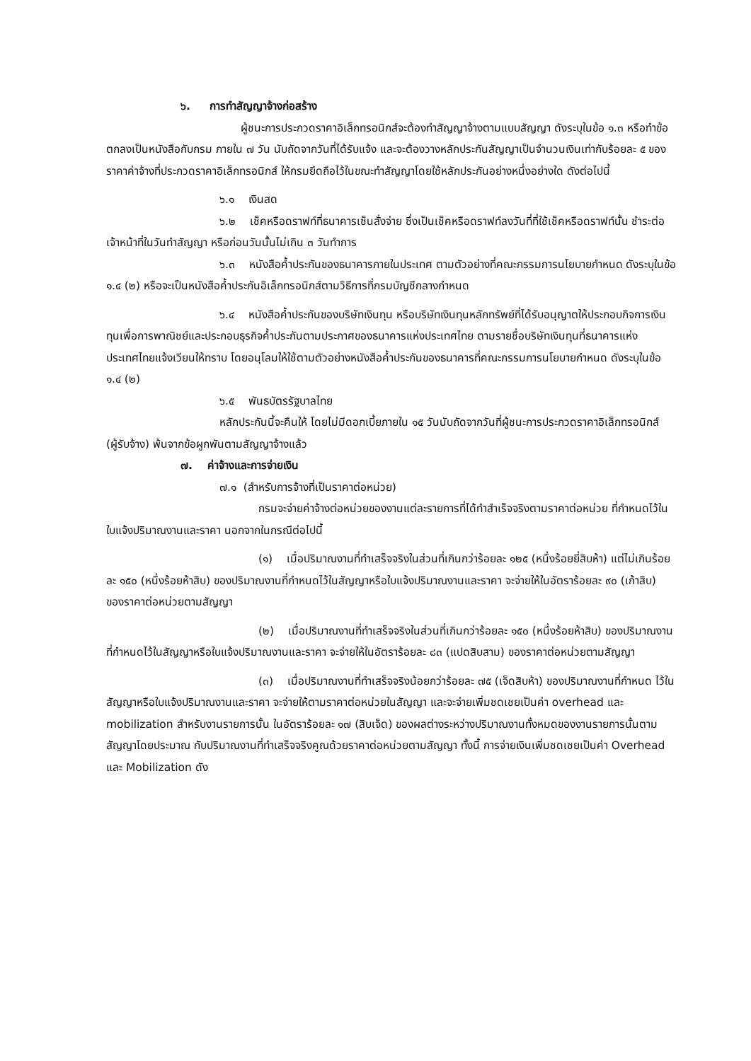๖. การทำสัญญาจ้างก่อสร้าง
ผู้ชนะการประกวดราคาอิเล็กทรอนิกส์จะต้องทำสัญญาจ้างตามแบบสัญญา ดังระบุในข้อ ๑.๓ หรือทำข้อตกลงเป็นหนังสือกับกรม ภายใน ๗ วัน นับถัดจากวันที่ได้รับแจ้ง และจะต้องวางหลักประกันสัญญาเป็นจำนวนเงินเท่ากับร้อยละ ๕ ของราคาค่าจ้างที่ประกวดราคาอิเล็กทรอนิกส์ ให้กรมยึดถือไว้ในขณะทำสัญญาโดยใช้หลักประกันอย่างหนึ่งอย่างใด ดังต่อไปนี้
๖.๑ เงินสด
๖.๒ เช็คหรือดราฟท์ที่ธนาคารเซ็นสั่งจ่าย ซึ่งเป็นเช็คหรือดราฟท์ลงวันที่ที่ใช้เช็คหรือดราฟท์นั้น ชำระต่อเจ้าหน้าที่ในวันทำสัญญา หรือก่อนวันนั้นไม่เกิน ๓ วันทำการ
๖.๓ หนังสือค้ำประกันของธนาคารภายในประเทศ ตามตัวอย่างที่คณะกรรมการนโยบายกำหนด ดังระบุในข้อ ๑.๔ (๒) หรือจะเป็นหนังสือค้ำประกันอิเล็กทรอนิกส์ตามวิธีการที่กรมบัญชีกลางกำหนด
๖.๔ หนังสือค้ำประกันของบริษัทเงินทุน หรือบริษัทเงินทุนหลักทรัพย์ที่ได้รับอนุญาตให้ประกอบกิจการเงินทุนเพื่อการพาณิชย์และประกอบธุรกิจค้ำประกันตามประกาศของธนาคารแห่งประเทศไทย ตามรายชื่อบริษัทเงินทุนที่ธนาคารแห่งประเทศไทยแจ้งเวียนให้ทราบ โดยอนุโลมให้ใช้ตามตัวอย่างหนังสือค้ำประกันของธนาคารที่คณะกรรมการนโยบายกำหนด ดังระบุในข้อ ๑.๔ (๒)
๖.๕ พันธบัตรรัฐบาลไทย
หลักประกันนี้จะคืนให้ โดยไม่มีดอกเบี้ยภายใน ๑๕ วันนับถัดจากวันที่ผู้ชนะการประกวดราคาอิเล็กทรอนิกส์ (ผู้รับจ้าง) พ้นจากข้อผูกพันตามสัญญาจ้างแล้ว
๗. ค่าจ้างและการจ่ายเงิน
๗.๑ (สำหรับการจ้างที่เป็นราคาต่อหน่วย)
กรมจะจ่ายค่าจ้างต่อหน่วยของงานแต่ละรายการที่ได้ทำสำเร็จจริงตามราคาต่อหน่วย ที่กำหนดไว้ในใบแจ้งปริมาณงานและราคา นอกจากในกรณีต่อไปนี้
(๑) เมื่อปริมาณงานที่ทำเสร็จจริงในส่วนที่เกินกว่าร้อยละ ๑๒๕ (หนึ่งร้อยยี่สิบห้า) แต่ไม่เกินร้อยละ ๑๕๐ (หนึ่งร้อยห้าสิบ) ของปริมาณงานที่กำหนดไว้ในสัญญาหรือใบแจ้งปริมาณงานและราคา จะจ่ายให้ในอัตราร้อยละ ๙๐ (เก้าสิบ) ของราคาต่อหน่วยตามสัญญา
(๒) เมื่อปริมาณงานที่ทำเสร็จจริงในส่วนที่เกินกว่าร้อยละ ๑๕๐ (หนึ่งร้อยห้าสิบ) ของปริมาณงานที่กำหนดไว้ในสัญญาหรือใบแจ้งปริมาณงานและราคา จะจ่ายให้ในอัตราร้อยละ ๘๓ (แปดสิบสาม) ของราคาต่อหน่วยตามสัญญา
(๓) เมื่อปริมาณงานที่ทำเสร็จจริงน้อยกว่าร้อยละ ๗๕ (เจ็ดสิบห้า) ของปริมาณงานที่กำหนด ไว้ในสัญญาหรือใบแจ้งปริมาณงานและราคา จะจ่ายให้ตามราคาต่อหน่วยในสัญญา และจะจ่ายเพิ่มชดเชยเป็นค่า overhead และ mobilization สำหรับงานรายการนั้น ในอัตราร้อยละ ๑๗ (สิบเจ็ด) ของผลต่างระหว่างปริมาณงานทั้งหมดของงานรายการนั้นตามสัญญาโดยประมาณ กับปริมาณงานที่ทำเสร็จจริงคูณด้วยราคาต่อหน่วยตามสัญญา ทั้งนี้ การจ่ายเงินเพิ่มชดเชยเป็นค่า Overhead และ Mobilization ดัง